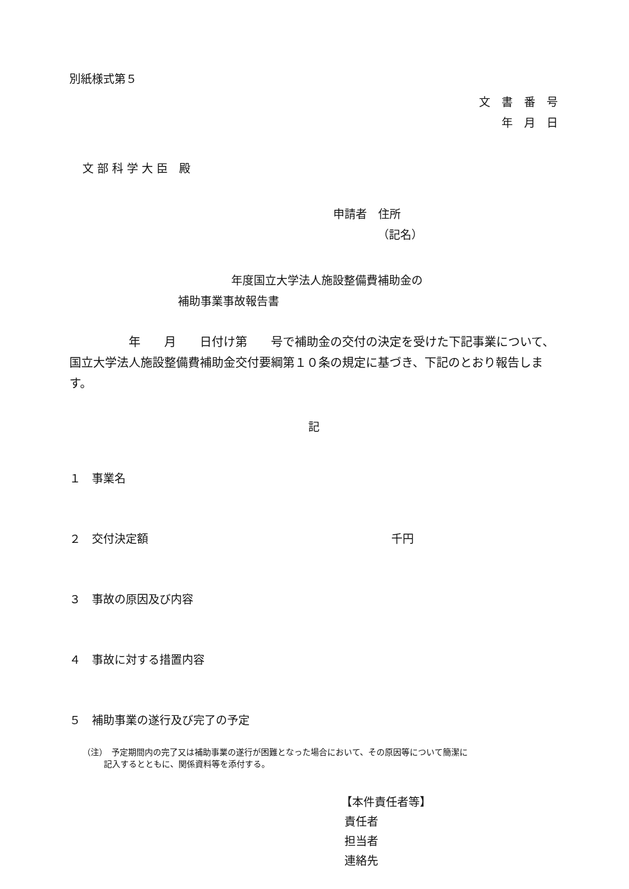別紙様式第５
文　書　番　号
年　月　日
文 部 科 学 大 臣　殿
申請者　住所
（記名）
年度国立大学法人施設整備費補助金の
補助事業事故報告書
　　　　　年　　月　　日付け第　　号で補助金の交付の決定を受けた下記事業について、国立大学法人施設整備費補助金交付要綱第１０条の規定に基づき、下記のとおり報告します。
記
１　事業名
２　交付決定額 千円
３　事故の原因及び内容
４　事故に対する措置内容
５　補助事業の遂行及び完了の予定
（注）　予定期間内の完了又は補助事業の遂行が困難となった場合において、その原因等について簡潔に
記入するとともに、関係資料等を添付する。
【本件責任者等】
責任者
担当者
連絡先